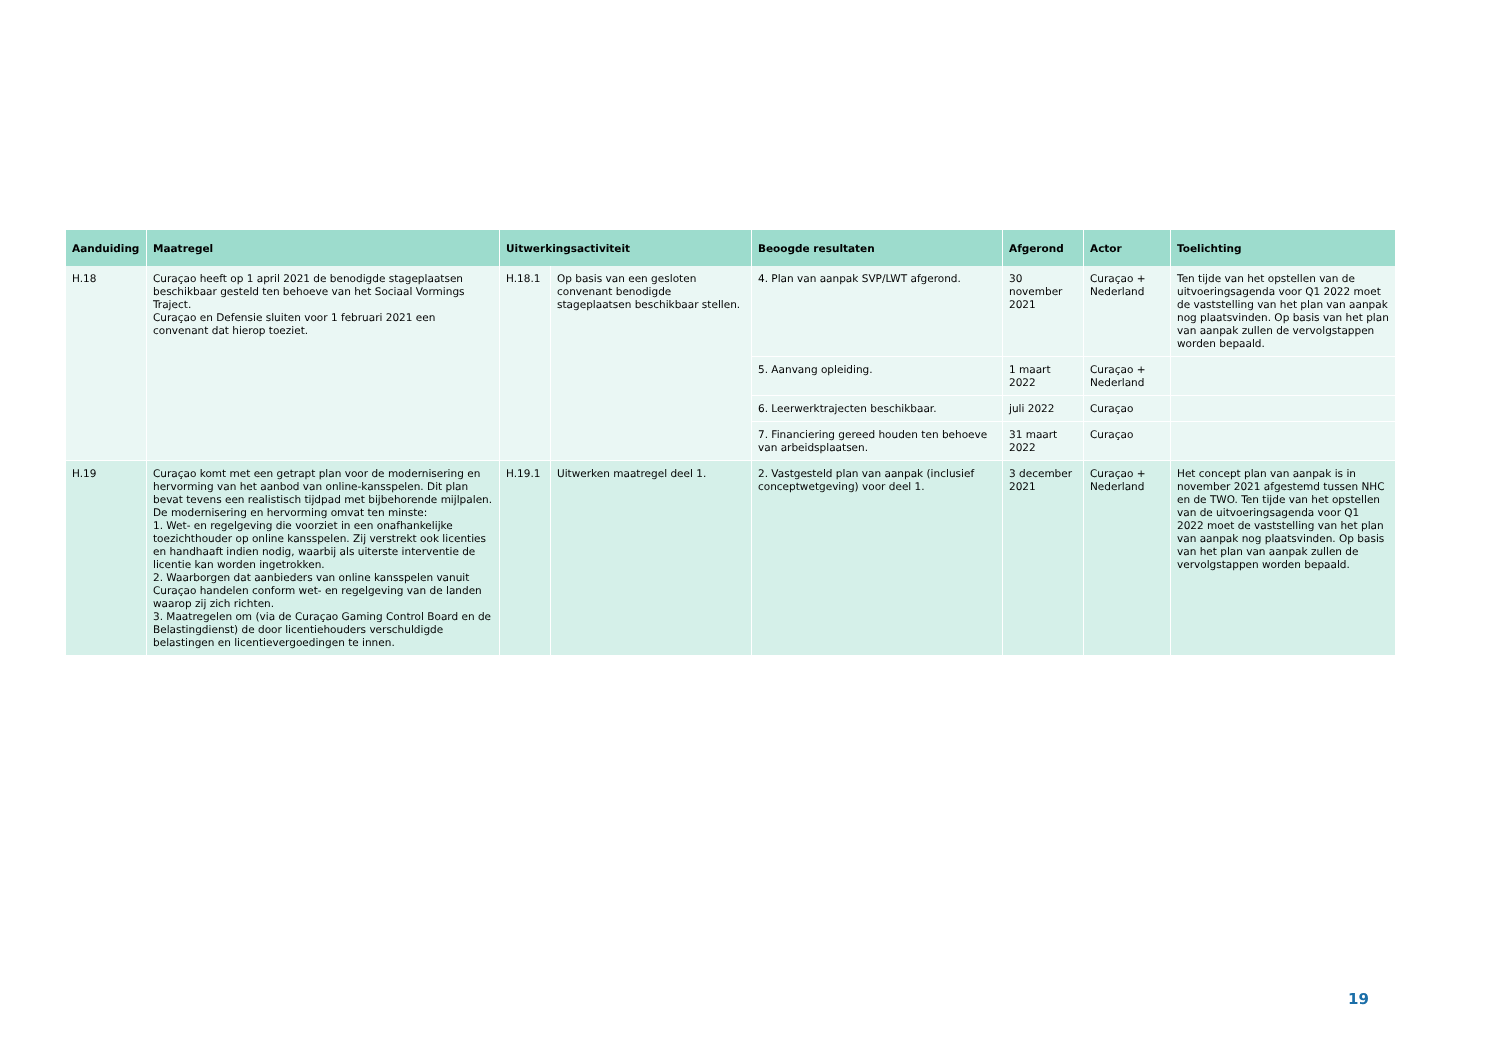| Aanduiding | Maatregel | Uitwerkingsactiviteit | | Beoogde resultaten | Afgerond | Actor | Toelichting |
| --- | --- | --- | --- | --- | --- | --- | --- |
| H.18 | Curaçao heeft op 1 april 2021 de benodigde stageplaatsen beschikbaar gesteld ten behoeve van het Sociaal Vormings Traject. Curaçao en Defensie sluiten voor 1 februari 2021 een convenant dat hierop toeziet. | H.18.1 | Op basis van een gesloten convenant benodigde stageplaatsen beschikbaar stellen. | 4. Plan van aanpak SVP/LWT afgerond. | 30 november 2021 | Curaçao + Nederland | Ten tijde van het opstellen van de uitvoeringsagenda voor Q1 2022 moet de vaststelling van het plan van aanpak nog plaatsvinden. Op basis van het plan van aanpak zullen de vervolgstappen worden bepaald. |
| | | | | 5. Aanvang opleiding. | 1 maart 2022 | Curaçao + Nederland | |
| | | | | 6. Leerwerktrajecten beschikbaar. | juli 2022 | Curaçao | |
| | | | | 7. Financiering gereed houden ten behoeve van arbeidsplaatsen. | 31 maart 2022 | Curaçao | |
| H.19 | Curaçao komt met een getrapt plan voor de modernisering en hervorming van het aanbod van online-kansspelen. Dit plan bevat tevens een realistisch tijdpad met bijbehorende mijlpalen. De modernisering en hervorming omvat ten minste: 1. Wet- en regelgeving die voorziet in een onafhankelijke toezichthouder op online kansspelen. Zij verstrekt ook licenties en handhaaft indien nodig, waarbij als uiterste interventie de licentie kan worden ingetrokken. 2. Waarborgen dat aanbieders van online kansspelen vanuit Curaçao handelen conform wet- en regelgeving van de landen waarop zij zich richten. 3. Maatregelen om (via de Curaçao Gaming Control Board en de Belastingdienst) de door licentiehouders verschuldigde belastingen en licentievergoedingen te innen. | H.19.1 | Uitwerken maatregel deel 1. | 2. Vastgesteld plan van aanpak (inclusief conceptwetgeving) voor deel 1. | 3 december 2021 | Curaçao + Nederland | Het concept plan van aanpak is in november 2021 afgestemd tussen NHC en de TWO. Ten tijde van het opstellen van de uitvoeringsagenda voor Q1 2022 moet de vaststelling van het plan van aanpak nog plaatsvinden. Op basis van het plan van aanpak zullen de vervolgstappen worden bepaald. |
19